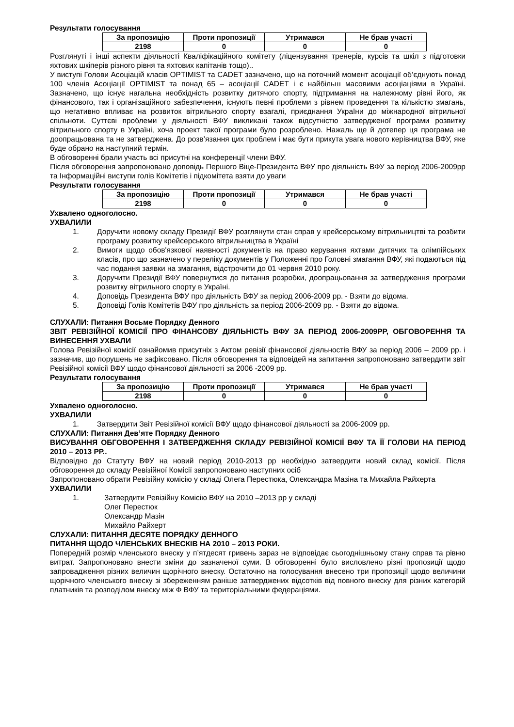Результати голосування
| За пропозицію | Проти пропозиції | Утримався | Не брав участі |
| --- | --- | --- | --- |
| 2198 | 0 | 0 | 0 |
Розглянуті і інші аспекти діяльності Кваліфікаційного комітету (ліцензування тренерів, курсів та шкіл з підготовки яхтових шкіперів різного рівня та яхтових капітанів тощо)..
У виступі Голови Асоціацій класів OPTIMIST та CADET зазначено, що на поточний момент асоціації об’єднують понад 100 членів Асоціації OPTIMIST та понад 65 – асоціації CADET і є найбільш масовими асоціаціями в Україні. Зазначено, що існує нагальна необхідність розвитку дитячого спорту, підтримання на належному рівні його, як фінансового, так і організаційного забезпечення, існують певні проблеми з рівнем проведення та кількістю змагань, що негативно впливає на розвиток вітрильного спорту взагалі, приєднання України до міжнародної вітрильної спільноти. Суттєві проблеми у діяльності ВФУ викликані також відсутністю затвердженої програми розвитку вітрильного спорту в Україні, хоча проект такої програми було розроблено. Нажаль ще й дотепер ця програма не доопрацьована та не затверджена. До розв’язання цих проблем і має бути прикута увага нового керівництва ВФУ, яке буде обрано на наступний термін.
В обговоренні брали участь всі присутні на конференції члени ВФУ.
Після обговорення запропоновано доповідь Першого Віце-Президента ВФУ про діяльність ВФУ за період 2006-2009рр та Інформаційні виступи голів Комітетів і підкомітета взяти до уваги
Результати голосування
| За пропозицію | Проти пропозиції | Утримався | Не брав участі |
| --- | --- | --- | --- |
| 2198 | 0 | 0 | 0 |
Ухвалено одноголосно.
УХВАЛИЛИ
1. Доручити новому складу Президії ВФУ розглянути стан справ у крейсерському вітрильництві та розбити програму розвитку крейсерського вітрильництва в Україні
2. Вимоги щодо обов'язкової наявності документів на право керування яхтами дитячих та олімпійських класів, про що зазначено у переліку документів у Положенні про Головні змагання ВФУ, які подаються під час подання заявки на змагання, відстрочити до 01 червня 2010 року.
3. Доручити Президії ВФУ повернутися до питання розробки, доопрацьовання за затвердження програми розвитку вітрильного спорту в Україні.
4. Доповідь Президента ВФУ про діяльність ВФУ за період 2006-2009 рр. - Взяти до відома.
5. Доповіді Голів Комітетів ВФУ про діяльність за період 2006-2009 рр. - Взяти до відома.
СЛУХАЛИ: Питання Восьме Порядку Денного
ЗВІТ РЕВІЗІЙНОЇ КОМІСІЇ ПРО ФІНАНСОВУ ДІЯЛЬНІСТЬ ВФУ ЗА ПЕРІОД 2006-2009РР, ОБГОВОРЕННЯ ТА ВИНЕСЕННЯ УХВАЛИ
Голова Ревізійної комісії ознайомив присутніх з Актом ревізії фінансової діяльностів ВФУ за період 2006 – 2009 рр. і зазначив, що порушень не зафіксовано. Після обговорення та відповідей на запитання запропоновано затвердити звіт Ревізійної комісії ВФУ щодо фінансової діяльності за 2006 -2009 рр.
Результати голосування
| За пропозицію | Проти пропозиції | Утримався | Не брав участі |
| --- | --- | --- | --- |
| 2198 | 0 | 0 | 0 |
Ухвалено одноголосно.
УХВАЛИЛИ
1. Затвердити Звіт Ревізійної комісії ВФУ щодо фінансової діяльності за 2006-2009 рр.
СЛУХАЛИ: Питання Дев’яте Порядку Денного
ВИСУВАННЯ ОБГОВОРЕННЯ І ЗАТВЕРДЖЕННЯ СКЛАДУ РЕВІЗІЙНОЇ КОМІСІЇ ВФУ ТА ЇЇ ГОЛОВИ НА ПЕРІОД 2010 – 2013 РР..
Відповідно до Статуту ВФУ на новий період 2010-2013 рр необхідно затвердити новий склад комісії. Після обговорення до складу Ревізійної Комісії запропоновано наступних осіб
Запропоновано обрати Ревізійну комісію у складі Олега Перестюка, Олександра Мазіна та Михайла Райхерта
УХВАЛИЛИ
1. Затвердити Ревізійну Комісію ВФУ на 2010 –2013 рр у складі
Олег Перестюк
Олександр Мазін
Михайло Райхерт
СЛУХАЛИ: ПИТАННЯ ДЕСЯТЕ ПОРЯДКУ ДЕННОГО
ПИТАННЯ ЩОДО ЧЛЕНСЬКИХ ВНЕСКІВ НА 2010 – 2013 РОКИ.
Попередній розмір членського внеску у п’ятдесят гривень зараз не відповідає сьогоднішньому стану справ та рівню витрат. Запропоновано внести зміни до зазначеної суми. В обговоренні було висловлено різні пропозиції щодо запровадження різних величин щорічного внеску. Остаточно на голосування внесено три пропозиції щодо величини щорічного членського внеску зі збереженням раніше затверджених відсотків від повного внеску для різних категорій платників та розподілом внеску між Ф ВФУ та територіальними федераціями.